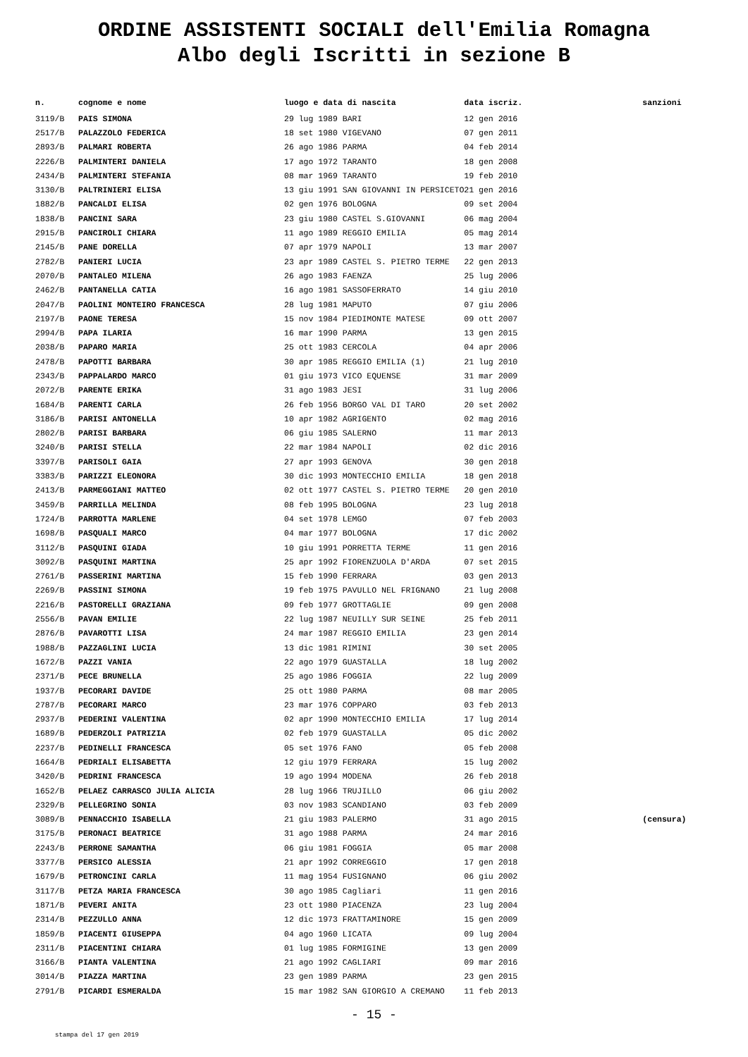ORDINE ASSISTENTI SOCIALI dell'Emilia Romagna
Albo degli Iscritti in sezione B
| n. | cognome e nome | luogo e data di nascita | data iscriz. | sanzioni |
| --- | --- | --- | --- | --- |
| 3119/B | PAIS SIMONA | 29 lug 1989 BARI | 12 gen 2016 | |
| 2517/B | PALAZZOLO FEDERICA | 18 set 1980 VIGEVANO | 07 gen 2011 | |
| 2893/B | PALMARI ROBERTA | 26 ago 1986 PARMA | 04 feb 2014 | |
| 2226/B | PALMINTERI DANIELA | 17 ago 1972 TARANTO | 18 gen 2008 | |
| 2434/B | PALMINTERI STEFANIA | 08 mar 1969 TARANTO | 19 feb 2010 | |
| 3130/B | PALTRINIERI ELISA | 13 giu 1991 SAN GIOVANNI IN PERSICETO | 21 gen 2016 | |
| 1882/B | PANCALDI ELISA | 02 gen 1976 BOLOGNA | 09 set 2004 | |
| 1838/B | PANCINI SARA | 23 giu 1980 CASTEL S.GIOVANNI | 06 mag 2004 | |
| 2915/B | PANCIROLI CHIARA | 11 ago 1989 REGGIO EMILIA | 05 mag 2014 | |
| 2145/B | PANE DORELLA | 07 apr 1979 NAPOLI | 13 mar 2007 | |
| 2782/B | PANIERI LUCIA | 23 apr 1989 CASTEL S. PIETRO TERME | 22 gen 2013 | |
| 2070/B | PANTALEO MILENA | 26 ago 1983 FAENZA | 25 lug 2006 | |
| 2462/B | PANTANELLA CATIA | 16 ago 1981 SASSOFERRATO | 14 giu 2010 | |
| 2047/B | PAOLINI MONTEIRO FRANCESCA | 28 lug 1981 MAPUTO | 07 giu 2006 | |
| 2197/B | PAONE TERESA | 15 nov 1984 PIEDIMONTE MATESE | 09 ott 2007 | |
| 2994/B | PAPA ILARIA | 16 mar 1990 PARMA | 13 gen 2015 | |
| 2038/B | PAPARO MARIA | 25 ott 1983 CERCOLA | 04 apr 2006 | |
| 2478/B | PAPOTTI BARBARA | 30 apr 1985 REGGIO EMILIA (1) | 21 lug 2010 | |
| 2343/B | PAPPALARDO MARCO | 01 giu 1973 VICO EQUENSE | 31 mar 2009 | |
| 2072/B | PARENTE ERIKA | 31 ago 1983 JESI | 31 lug 2006 | |
| 1684/B | PARENTI CARLA | 26 feb 1956 BORGO VAL DI TARO | 20 set 2002 | |
| 3186/B | PARISI ANTONELLA | 10 apr 1982 AGRIGENTO | 02 mag 2016 | |
| 2802/B | PARISI BARBARA | 06 giu 1985 SALERNO | 11 mar 2013 | |
| 3240/B | PARISI STELLA | 22 mar 1984 NAPOLI | 02 dic 2016 | |
| 3397/B | PARISOLI GAIA | 27 apr 1993 GENOVA | 30 gen 2018 | |
| 3383/B | PARIZZI ELEONORA | 30 dic 1993 MONTECCHIO EMILIA | 18 gen 2018 | |
| 2413/B | PARMEGGIANI MATTEO | 02 ott 1977 CASTEL S. PIETRO TERME | 20 gen 2010 | |
| 3459/B | PARRILLA MELINDA | 08 feb 1995 BOLOGNA | 23 lug 2018 | |
| 1724/B | PARROTTA MARLENE | 04 set 1978 LEMGO | 07 feb 2003 | |
| 1698/B | PASQUALI MARCO | 04 mar 1977 BOLOGNA | 17 dic 2002 | |
| 3112/B | PASQUINI GIADA | 10 giu 1991 PORRETTA TERME | 11 gen 2016 | |
| 3092/B | PASQUINI MARTINA | 25 apr 1992 FIORENZUOLA D'ARDA | 07 set 2015 | |
| 2761/B | PASSERINI MARTINA | 15 feb 1990 FERRARA | 03 gen 2013 | |
| 2269/B | PASSINI SIMONA | 19 feb 1975 PAVULLO NEL FRIGNANO | 21 lug 2008 | |
| 2216/B | PASTORELLI GRAZIANA | 09 feb 1977 GROTTAGLIE | 09 gen 2008 | |
| 2556/B | PAVAN EMILIE | 22 lug 1987 NEUILLY SUR SEINE | 25 feb 2011 | |
| 2876/B | PAVAROTTI LISA | 24 mar 1987 REGGIO EMILIA | 23 gen 2014 | |
| 1988/B | PAZZAGLINI LUCIA | 13 dic 1981 RIMINI | 30 set 2005 | |
| 1672/B | PAZZI VANIA | 22 ago 1979 GUASTALLA | 18 lug 2002 | |
| 2371/B | PECE BRUNELLA | 25 ago 1986 FOGGIA | 22 lug 2009 | |
| 1937/B | PECORARI DAVIDE | 25 ott 1980 PARMA | 08 mar 2005 | |
| 2787/B | PECORARI MARCO | 23 mar 1976 COPPARO | 03 feb 2013 | |
| 2937/B | PEDERINI VALENTINA | 02 apr 1990 MONTECCHIO EMILIA | 17 lug 2014 | |
| 1689/B | PEDERZOLI PATRIZIA | 02 feb 1979 GUASTALLA | 05 dic 2002 | |
| 2237/B | PEDINELLI FRANCESCA | 05 set 1976 FANO | 05 feb 2008 | |
| 1664/B | PEDRIALI ELISABETTA | 12 giu 1979 FERRARA | 15 lug 2002 | |
| 3420/B | PEDRINI FRANCESCA | 19 ago 1994 MODENA | 26 feb 2018 | |
| 1652/B | PELAEZ CARRASCO JULIA ALICIA | 28 lug 1966 TRUJILLO | 06 giu 2002 | |
| 2329/B | PELLEGRINO SONIA | 03 nov 1983 SCANDIANO | 03 feb 2009 | |
| 3089/B | PENNACCHIO ISABELLA | 21 giu 1983 PALERMO | 31 ago 2015 | (censura) |
| 3175/B | PERONACI BEATRICE | 31 ago 1988 PARMA | 24 mar 2016 | |
| 2243/B | PERRONE SAMANTHA | 06 giu 1981 FOGGIA | 05 mar 2008 | |
| 3377/B | PERSICO ALESSIA | 21 apr 1992 CORREGGIO | 17 gen 2018 | |
| 1679/B | PETRONCINI CARLA | 11 mag 1954 FUSIGNANO | 06 giu 2002 | |
| 3117/B | PETZA MARIA FRANCESCA | 30 ago 1985 Cagliari | 11 gen 2016 | |
| 1871/B | PEVERI ANITA | 23 ott 1980 PIACENZA | 23 lug 2004 | |
| 2314/B | PEZZULLO ANNA | 12 dic 1973 FRATTAMINORE | 15 gen 2009 | |
| 1859/B | PIACENTI GIUSEPPA | 04 ago 1960 LICATA | 09 lug 2004 | |
| 2311/B | PIACENTINI CHIARA | 01 lug 1985 FORMIGINE | 13 gen 2009 | |
| 3166/B | PIANTA VALENTINA | 21 ago 1992 CAGLIARI | 09 mar 2016 | |
| 3014/B | PIAZZA MARTINA | 23 gen 1989 PARMA | 23 gen 2015 | |
| 2791/B | PICARDI ESMERALDA | 15 mar 1982 SAN GIORGIO A CREMANO | 11 feb 2013 | |
- 15 -
stampa del 17 gen 2019